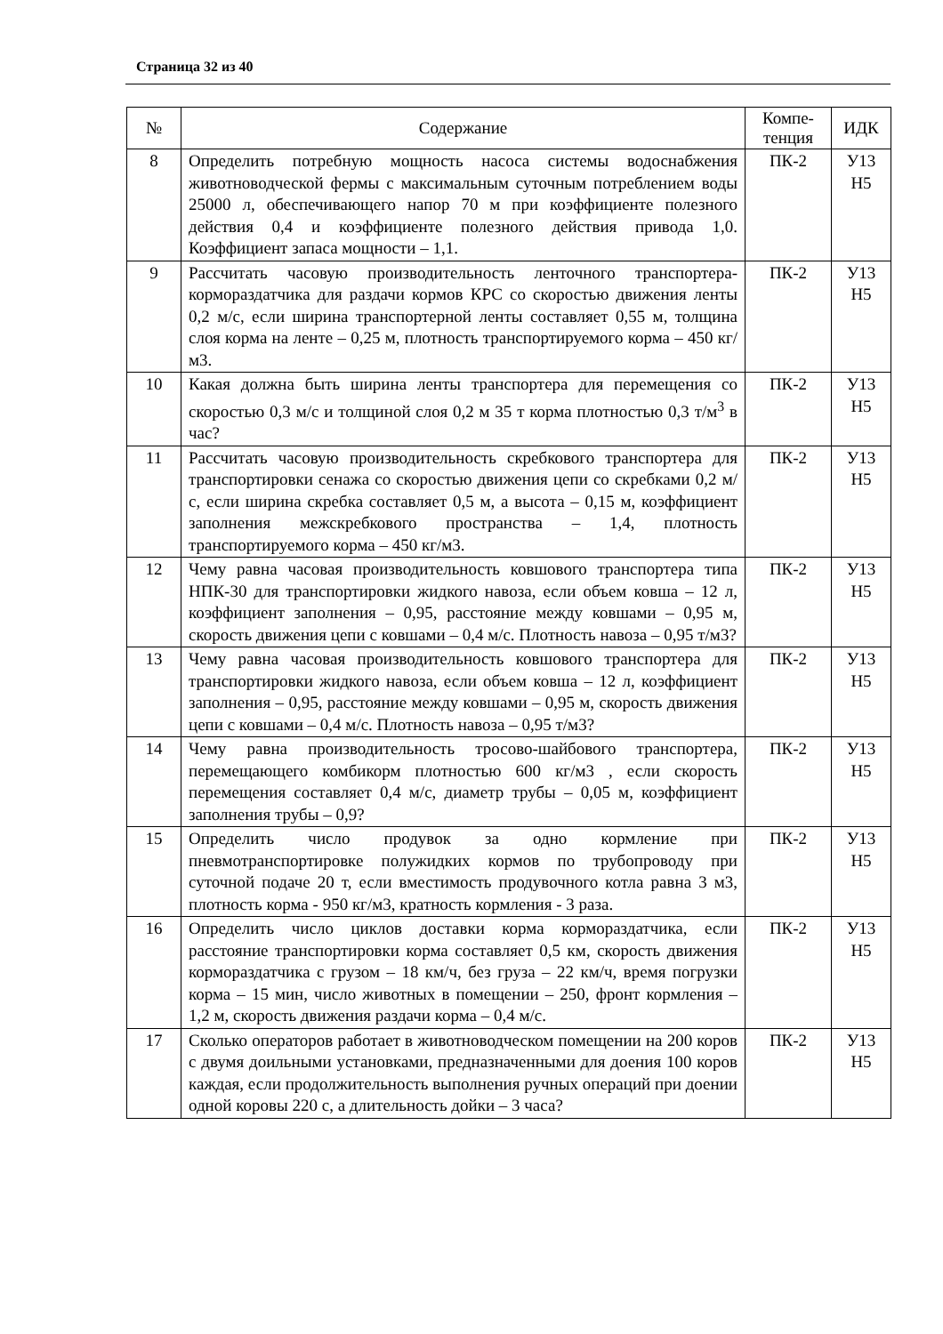Страница 32 из 40
| № | Содержание | Компе- тенция | ИДК |
| --- | --- | --- | --- |
| 8 | Определить потребную мощность насоса системы водоснабжения животноводческой фермы с максимальным суточным потреблением воды 25000 л, обеспечивающего напор 70 м при коэффициенте полезного действия 0,4 и коэффициенте полезного действия привода 1,0. Коэффициент запаса мощности – 1,1. | ПК-2 | У13 Н5 |
| 9 | Рассчитать часовую производительность ленточного транспортера-кормораздатчика для раздачи кормов КРС со скоростью движения ленты 0,2 м/с, если ширина транспортерной ленты составляет 0,55 м, толщина слоя корма на ленте – 0,25 м, плотность транспортируемого корма – 450 кг/м3. | ПК-2 | У13 Н5 |
| 10 | Какая должна быть ширина ленты транспортера для перемещения со скоростью 0,3 м/с и толщиной слоя 0,2 м 35 т корма плотностью 0,3 т/м<sup>3</sup> в час? | ПК-2 | У13 Н5 |
| 11 | Рассчитать часовую производительность скребкового транспортера для транспортировки сенажа со скоростью движения цепи со скребками 0,2 м/с, если ширина скребка составляет 0,5 м, а высота – 0,15 м, коэффициент заполнения межскребкового пространства – 1,4, плотность транспортируемого корма – 450 кг/м3. | ПК-2 | У13 Н5 |
| 12 | Чему равна часовая производительность ковшового транспортера типа НПК-30 для транспортировки жидкого навоза, если объем ковша – 12 л, коэффициент заполнения – 0,95, расстояние между ковшами – 0,95 м, скорость движения цепи с ковшами – 0,4 м/с. Плотность навоза – 0,95 т/м3? | ПК-2 | У13 Н5 |
| 13 | Чему равна часовая производительность ковшового транспортера для транспортировки жидкого навоза, если объем ковша – 12 л, коэффициент заполнения – 0,95, расстояние между ковшами – 0,95 м, скорость движения цепи с ковшами – 0,4 м/с. Плотность навоза – 0,95 т/м3? | ПК-2 | У13 Н5 |
| 14 | Чему равна производительность тросово-шайбового транспортера, перемещающего комбикорм плотностью 600 кг/м3 , если скорость перемещения составляет 0,4 м/с, диаметр трубы – 0,05 м, коэффициент заполнения трубы – 0,9? | ПК-2 | У13 Н5 |
| 15 | Определить число продувок за одно кормление при пневмотранспортировке полужидких кормов по трубопроводу при суточной подаче 20 т, если вместимость продувочного котла равна 3 м3, плотность корма - 950 кг/м3, кратность кормления - 3 раза. | ПК-2 | У13 Н5 |
| 16 | Определить число циклов доставки корма кормораздатчика, если расстояние транспортировки корма составляет 0,5 км, скорость движения кормораздатчика с грузом – 18 км/ч, без груза – 22 км/ч, время погрузки корма – 15 мин, число животных в помещении – 250, фронт кормления – 1,2 м, скорость движения раздачи корма – 0,4 м/с. | ПК-2 | У13 Н5 |
| 17 | Сколько операторов работает в животноводческом помещении на 200 коров с двумя доильными установками, предназначенными для доения 100 коров каждая, если продолжительность выполнения ручных операций при доении одной коровы 220 с, а длительность дойки – 3 часа? | ПК-2 | У13 Н5 |